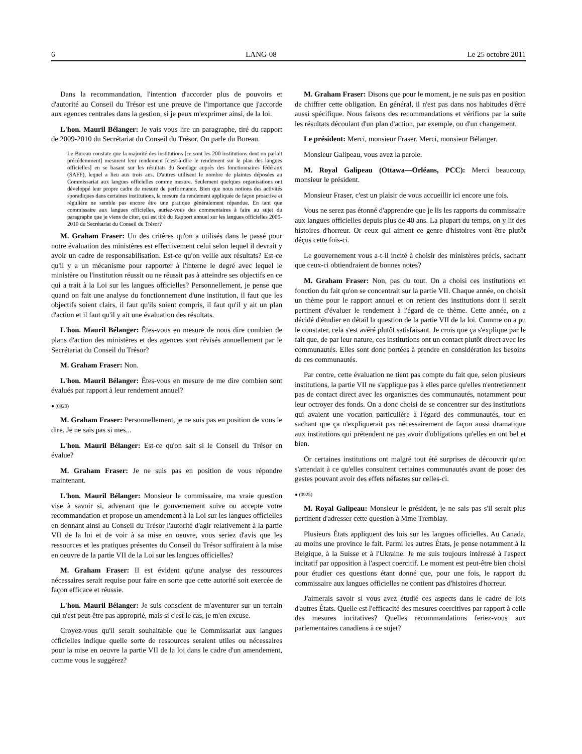6 LANG-08 Le 25 octobre 2011
Dans la recommandation, l'intention d'accorder plus de pouvoirs et d'autorité au Conseil du Trésor est une preuve de l'importance que j'accorde aux agences centrales dans la gestion, si je peux m'exprimer ainsi, de la loi.
L'hon. Mauril Bélanger: Je vais vous lire un paragraphe, tiré du rapport de 2009-2010 du Secrétariat du Conseil du Trésor. On parle du Bureau.
Le Bureau constate que la majorité des institutions [ce sont les 200 institutions dont on parlait précédemment] mesurent leur rendement [c'est-à-dire le rendement sur le plan des langues officielles] en se basant sur les résultats du Sondage auprès des fonctionnaires fédéraux (SAFF), lequel a lieu aux trois ans. D'autres utilisent le nombre de plaintes déposées au Commissariat aux langues officielles comme mesure. Seulement quelques organisations ont développé leur propre cadre de mesure de performance. Bien que nous notions des activités sporadiques dans certaines institutions, la mesure du rendement appliquée de façon proactive et régulière ne semble pas encore être une pratique généralement répandue. En tant que commissaire aux langues officielles, auriez-vous des commentaires à faire au sujet du paragraphe que je viens de citer, qui est tiré du Rapport annuel sur les langues officielles 2009-2010 du Secrétariat du Conseil du Trésor?
M. Graham Fraser: Un des critères qu'on a utilisés dans le passé pour notre évaluation des ministères est effectivement celui selon lequel il devrait y avoir un cadre de responsabilisation. Est-ce qu'on veille aux résultats? Est-ce qu'il y a un mécanisme pour rapporter à l'interne le degré avec lequel le ministère ou l'institution réussit ou ne réussit pas à atteindre ses objectifs en ce qui a trait à la Loi sur les langues officielles? Personnellement, je pense que quand on fait une analyse du fonctionnement d'une institution, il faut que les objectifs soient clairs, il faut qu'ils soient compris, il faut qu'il y ait un plan d'action et il faut qu'il y ait une évaluation des résultats.
L'hon. Mauril Bélanger: Êtes-vous en mesure de nous dire combien de plans d'action des ministères et des agences sont révisés annuellement par le Secrétariat du Conseil du Trésor?
M. Graham Fraser: Non.
L'hon. Mauril Bélanger: Êtes-vous en mesure de me dire combien sont évalués par rapport à leur rendement annuel?
● (0920)
M. Graham Fraser: Personnellement, je ne suis pas en position de vous le dire. Je ne sais pas si mes...
L'hon. Mauril Bélanger: Est-ce qu'on sait si le Conseil du Trésor en évalue?
M. Graham Fraser: Je ne suis pas en position de vous répondre maintenant.
L'hon. Mauril Bélanger: Monsieur le commissaire, ma vraie question vise à savoir si, advenant que le gouvernement suive ou accepte votre recommandation et propose un amendement à la Loi sur les langues officielles en donnant ainsi au Conseil du Trésor l'autorité d'agir relativement à la partie VII de la loi et de voir à sa mise en oeuvre, vous seriez d'avis que les ressources et les pratiques présentes du Conseil du Trésor suffiraient à la mise en oeuvre de la partie VII de la Loi sur les langues officielles?
M. Graham Fraser: Il est évident qu'une analyse des ressources nécessaires serait requise pour faire en sorte que cette autorité soit exercée de façon efficace et réussie.
L'hon. Mauril Bélanger: Je suis conscient de m'aventurer sur un terrain qui n'est peut-être pas approprié, mais si c'est le cas, je m'en excuse.
Croyez-vous qu'il serait souhaitable que le Commissariat aux langues officielles indique quelle sorte de ressources seraient utiles ou nécessaires pour la mise en oeuvre la partie VII de la loi dans le cadre d'un amendement, comme vous le suggérez?
M. Graham Fraser: Disons que pour le moment, je ne suis pas en position de chiffrer cette obligation. En général, il n'est pas dans nos habitudes d'être aussi spécifique. Nous faisons des recommandations et vérifions par la suite les résultats découlant d'un plan d'action, par exemple, ou d'un changement.
Le président: Merci, monsieur Fraser. Merci, monsieur Bélanger.
Monsieur Galipeau, vous avez la parole.
M. Royal Galipeau (Ottawa—Orléans, PCC): Merci beaucoup, monsieur le président.
Monsieur Fraser, c'est un plaisir de vous accueillir ici encore une fois.
Vous ne serez pas étonné d'apprendre que je lis les rapports du commissaire aux langues officielles depuis plus de 40 ans. La plupart du temps, on y lit des histoires d'horreur. Or ceux qui aiment ce genre d'histoires vont être plutôt déçus cette fois-ci.
Le gouvernement vous a-t-il incité à choisir des ministères précis, sachant que ceux-ci obtiendraient de bonnes notes?
M. Graham Fraser: Non, pas du tout. On a choisi ces institutions en fonction du fait qu'on se concentrait sur la partie VII. Chaque année, on choisit un thème pour le rapport annuel et on retient des institutions dont il serait pertinent d'évaluer le rendement à l'égard de ce thème. Cette année, on a décidé d'étudier en détail la question de la partie VII de la loi. Comme on a pu le constater, cela s'est avéré plutôt satisfaisant. Je crois que ça s'explique par le fait que, de par leur nature, ces institutions ont un contact plutôt direct avec les communautés. Elles sont donc portées à prendre en considération les besoins de ces communautés.
Par contre, cette évaluation ne tient pas compte du fait que, selon plusieurs institutions, la partie VII ne s'applique pas à elles parce qu'elles n'entretiennent pas de contact direct avec les organismes des communautés, notamment pour leur octroyer des fonds. On a donc choisi de se concentrer sur des institutions qui avaient une vocation particulière à l'égard des communautés, tout en sachant que ça n'expliquerait pas nécessairement de façon aussi dramatique aux institutions qui prétendent ne pas avoir d'obligations qu'elles en ont bel et bien.
Or certaines institutions ont malgré tout été surprises de découvrir qu'on s'attendait à ce qu'elles consultent certaines communautés avant de poser des gestes pouvant avoir des effets néfastes sur celles-ci.
● (0925)
M. Royal Galipeau: Monsieur le président, je ne sais pas s'il serait plus pertinent d'adresser cette question à Mme Tremblay.
Plusieurs États appliquent des lois sur les langues officielles. Au Canada, au moins une province le fait. Parmi les autres États, je pense notamment à la Belgique, à la Suisse et à l'Ukraine. Je me suis toujours intéressé à l'aspect incitatif par opposition à l'aspect coercitif. Le moment est peut-être bien choisi pour étudier ces questions étant donné que, pour une fois, le rapport du commissaire aux langues officielles ne contient pas d'histoires d'horreur.
J'aimerais savoir si vous avez étudié ces aspects dans le cadre de lois d'autres États. Quelle est l'efficacité des mesures coercitives par rapport à celle des mesures incitatives? Quelles recommandations feriez-vous aux parlementaires canadiens à ce sujet?